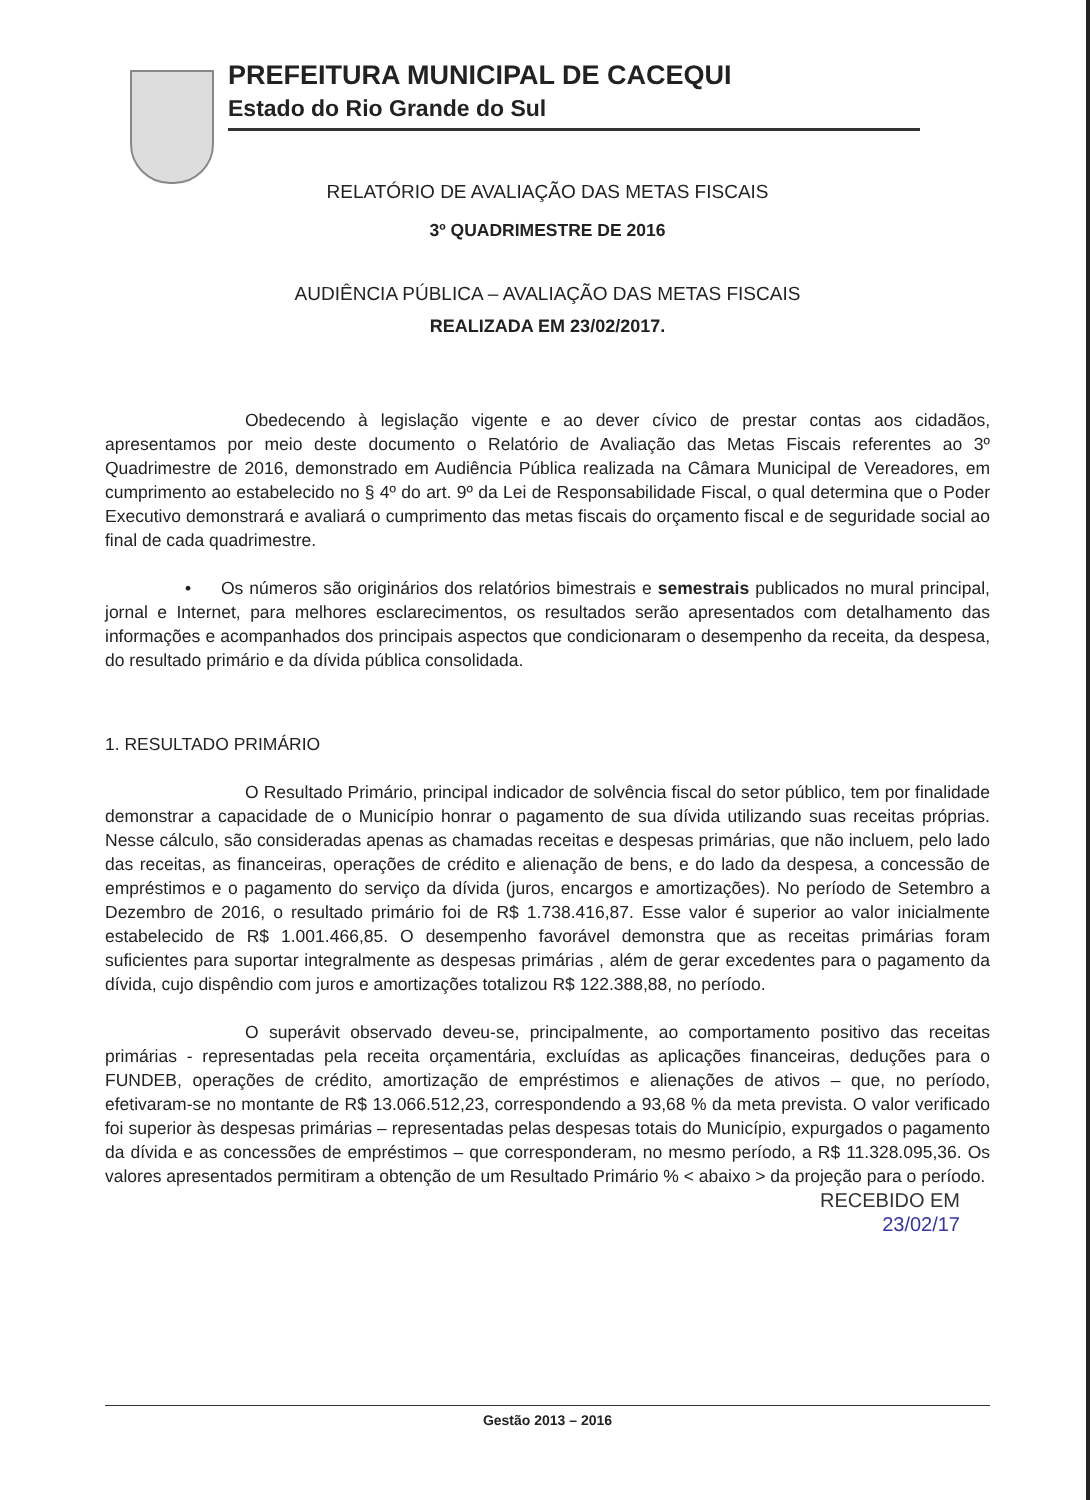PREFEITURA MUNICIPAL DE CACEQUI
Estado do Rio Grande do Sul
RELATÓRIO DE AVALIAÇÃO DAS METAS FISCAIS
3º QUADRIMESTRE DE 2016
AUDIÊNCIA PÚBLICA – AVALIAÇÃO DAS METAS FISCAIS
REALIZADA EM 23/02/2017.
Obedecendo à legislação vigente e ao dever cívico de prestar contas aos cidadãos, apresentamos por meio deste documento o Relatório de Avaliação das Metas Fiscais referentes ao 3º Quadrimestre de 2016, demonstrado em Audiência Pública realizada na Câmara Municipal de Vereadores, em cumprimento ao estabelecido no § 4º do art. 9º da Lei de Responsabilidade Fiscal, o qual determina que o Poder Executivo demonstrará e avaliará o cumprimento das metas fiscais do orçamento fiscal e de seguridade social ao final de cada quadrimestre.
• Os números são originários dos relatórios bimestrais e semestrais publicados no mural principal, jornal e Internet, para melhores esclarecimentos, os resultados serão apresentados com detalhamento das informações e acompanhados dos principais aspectos que condicionaram o desempenho da receita, da despesa, do resultado primário e da dívida pública consolidada.
1. RESULTADO PRIMÁRIO
O Resultado Primário, principal indicador de solvência fiscal do setor público, tem por finalidade demonstrar a capacidade de o Município honrar o pagamento de sua dívida utilizando suas receitas próprias. Nesse cálculo, são consideradas apenas as chamadas receitas e despesas primárias, que não incluem, pelo lado das receitas, as financeiras, operações de crédito e alienação de bens, e do lado da despesa, a concessão de empréstimos e o pagamento do serviço da dívida (juros, encargos e amortizações). No período de Setembro a Dezembro de 2016, o resultado primário foi de R$ 1.738.416,87. Esse valor é superior ao valor inicialmente estabelecido de R$ 1.001.466,85. O desempenho favorável demonstra que as receitas primárias foram suficientes para suportar integralmente as despesas primárias , além de gerar excedentes para o pagamento da dívida, cujo dispêndio com juros e amortizações totalizou R$ 122.388,88, no período.
O superávit observado deveu-se, principalmente, ao comportamento positivo das receitas primárias - representadas pela receita orçamentária, excluídas as aplicações financeiras, deduções para o FUNDEB, operações de crédito, amortização de empréstimos e alienações de ativos – que, no período, efetivaram-se no montante de R$ 13.066.512,23, correspondendo a 93,68 % da meta prevista. O valor verificado foi superior às despesas primárias – representadas pelas despesas totais do Município, expurgados o pagamento da dívida e as concessões de empréstimos – que corresponderam, no mesmo período, a R$ 11.328.095,36. Os valores apresentados permitiram a obtenção de um Resultado Primário % < abaixo > da projeção para o período.
RECEBIDO EM
23/02/17
Gestão 2013 – 2016